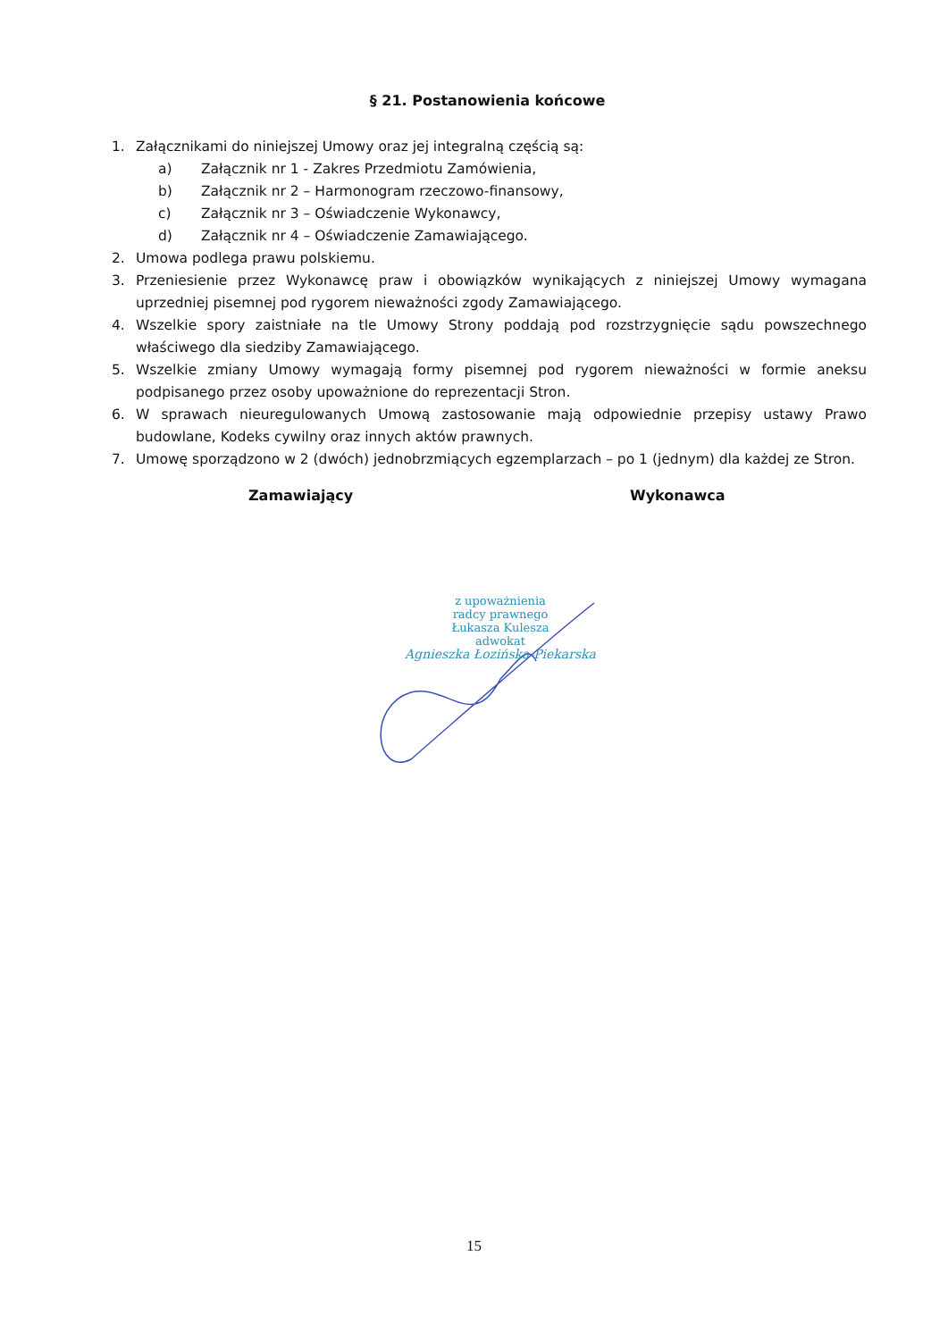§ 21. Postanowienia końcowe
1. Załącznikami do niniejszej Umowy oraz jej integralną częścią są:
a) Załącznik nr 1 - Zakres Przedmiotu Zamówienia,
b) Załącznik nr 2 – Harmonogram rzeczowo-finansowy,
c) Załącznik nr 3 – Oświadczenie Wykonawcy,
d) Załącznik nr 4 – Oświadczenie Zamawiającego.
2. Umowa podlega prawu polskiemu.
3. Przeniesienie przez Wykonawcę praw i obowiązków wynikających z niniejszej Umowy wymagana uprzedniej pisemnej pod rygorem nieważności zgody Zamawiającego.
4. Wszelkie spory zaistniałe na tle Umowy Strony poddają pod rozstrzygnięcie sądu powszechnego właściwego dla siedziby Zamawiającego.
5. Wszelkie zmiany Umowy wymagają formy pisemnej pod rygorem nieważności w formie aneksu podpisanego przez osoby upoważnione do reprezentacji Stron.
6. W sprawach nieuregulowanych Umową zastosowanie mają odpowiednie przepisy ustawy Prawo budowlane, Kodeks cywilny oraz innych aktów prawnych.
7. Umowę sporządzono w 2 (dwóch) jednobrzmiących egzemplarzach – po 1 (jednym) dla każdej ze Stron.
Zamawiający Wykonawca
z upoważnienia
radcy prawnego
Łukasza Kulesza
adwokat
Agnieszka Łozińska-Piekarska
15